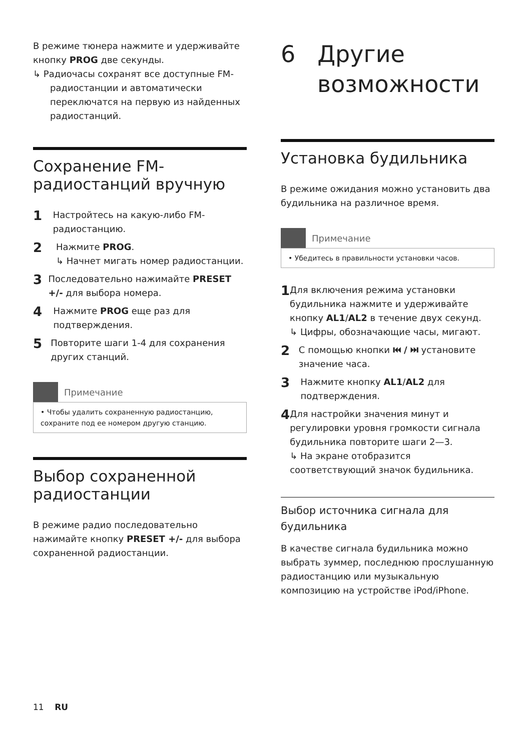В режиме тюнера нажмите и удерживайте кнопку PROG две секунды.
↳ Радиочасы сохранят все доступные FM-радиостанции и автоматически переключатся на первую из найденных радиостанций.
Сохранение FM-радиостанций вручную
1
Настройтесь на какую-либо FM-радиостанцию.
2
Нажмите PROG.
↳ Начнет мигать номер радиостанции.
3
Последовательно нажимайте PRESET +/- для выбора номера.
4
Нажмите PROG еще раз для подтверждения.
5
Повторите шаги 1-4 для сохранения других станций.
Примечание
• Чтобы удалить сохраненную радиостанцию, сохраните под ее номером другую станцию.
Выбор сохраненной радиостанции
В режиме радио последовательно нажимайте кнопку PRESET +/- для выбора сохраненной радиостанции.
6 Другие
возможности
Установка будильника
В режиме ожидания можно установить два будильника на различное время.
Примечание
• Убедитесь в правильности установки часов.
1
Для включения режима установки будильника нажмите и удерживайте кнопку AL1/AL2 в течение двух секунд.
↳ Цифры, обозначающие часы, мигают.
2
С помощью кнопки ⏮ / ⏭ установите значение часа.
3
Нажмите кнопку AL1/AL2 для подтверждения.
4
Для настройки значения минут и регулировки уровня громкости сигнала будильника повторите шаги 2—3.
↳ На экране отобразится соответствующий значок будильника.
Выбор источника сигнала для будильника
В качестве сигнала будильника можно выбрать зуммер, последнюю прослушанную радиостанцию или музыкальную композицию на устройстве iPod/iPhone.
11 RU